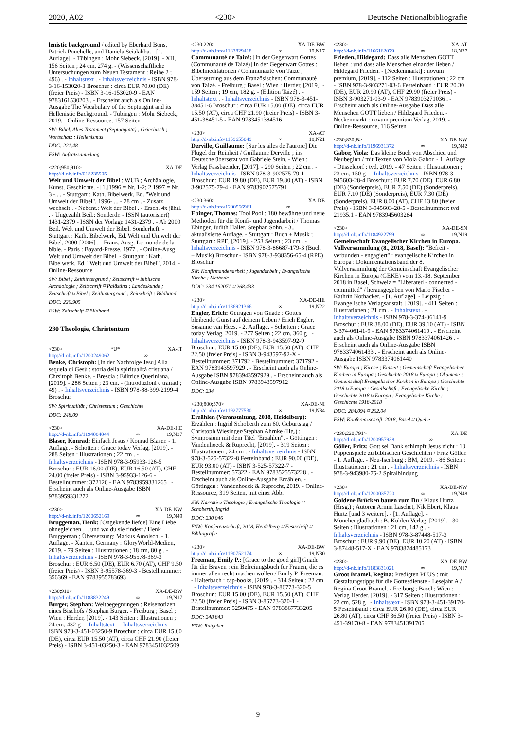2020, A02 <230> Deutsche Nationalbibliografie
lenistic background / edited by Eberhard Bons, Patrick Pouchelle, and Daniela Scialabba. - [1. Auflage]. - Tübingen : Mohr Siebeck, [2019]. - XII, 156 Seiten ; 24 cm, 274 g. - (Wissenschaftliche Untersuchungen zum Neuen Testament : Reihe 2 ; 496) . - Inhaltstext . - Inhaltsverzeichnis - ISBN 978-3-16-153020-3 Broschur : circa EUR 70.00 (DE) (freier Preis) - ISBN 3-16-153020-9 - EAN 9783161530203 . - Erscheint auch als Online-Ausgabe The Vocabulary of the Septuagint and its Hellenistic Background. - Tübingen : Mohr Siebeck, 2019. - Online-Ressource, 157 Seiten
SW: Bibel. Altes Testament (Septuaginta) ; Griechisch ; Wortschatz ; Hellenismus
DDC: 221.48
FSW: Aufsatzsammlung
<220;950;910> XA-DE
http://d-nb.info/018235905
Welt und Umwelt der Bibel : WUB ; Archäologie, Kunst, Geschichte. - [1.]1996 = Nr. 1-2; 2.1997 = Nr. 3 -.... - Stuttgart : Kath. Bibelwerk, Ed. "Welt und Umwelt der Bibel", 1996-.... - 28 cm . - Zusatz wechselt . - Nebent.: Welt der Bibel . - Ersch. 4x jährl. . - Ungezählt Beil.: Sonderdr. - ISSN (autorisiert) 1431-2379 - ISSN der Vorlage 1431-2379 . - Ab 2000 Beil. Welt und Umwelt der Bibel. Sonderheft. - Stuttgart : Kath. Bibelwerk, Ed. Welt und Umwelt der Bibel, 2000-[2006] . - Franz. Ausg. Le monde de la bible. - Paris : Bayard-Presse, 1977 . - Online-Ausg. Welt und Umwelt der Bibel. - Stuttgart : Kath. Bibelwerk, Ed. "Welt und Umwelt der Bibel", 2014. - Online-Ressource
SW: Bibel ; Zeithintergrund ; Zeitschrift ⌑ Biblische Archäologie ; Zeitschrift ⌑ Palästina ; Landeskunde ; Zeitschrift ⌑ Bibel ; Zeithintergrund ; Zeitschrift ; Bildband
DDC: 220.905
FSW: Zeitschrift ⌑ Bildband
230 Theologie, Christentum
<230> *Ü* XA-IT
http://d-nb.info/1200249062 ∞
Benke, Christoph: [In der Nachfolge Jesu] Alla sequela di Gesù : storia della spiritualità cristiana / Chrsitoph Benke. - Brescia : Editrice Queriniana, [2019]. - 286 Seiten ; 23 cm. - (Introduzioni e trattati ; 49) . - Inhaltsverzeichnis - ISBN 978-88-399-2199-4 Broschur
SW: Spiritualität ; Christentum ; Geschichte
DDC: 248.09
<230> XA-DE-HE
http://d-nb.info/1194084044 ∞ 19,N37
Blaser, Konrad: Einfach Jesus / Konrad Blaser. - 1. Auflage. - Schotten : Grace today Verlag, [2019]. - 288 Seiten : Illustrationen ; 22 cm . - Inhaltsverzeichnis - ISBN 978-3-95933-126-5 Broschur : EUR 16.00 (DE), EUR 16.50 (AT), CHF 24.00 (freier Preis) - ISBN 3-95933-126-6 - Bestellnummer: 372126 - EAN 9783959331265 . - Erscheint auch als Online-Ausgabe ISBN 9783959331272
<230> XA-DE-NW
http://d-nb.info/1200652169 ∞ 19,N49
Bruggeman, Henk: [Ongekende liefde] Eine Liebe ohnegleichen … und wo du sie findest / Henk Bruggeman ; Übersetzung: Markus Amolsch. - 1. Auflage. - Xanten, Germany : GloryWorld-Medien, 2019. - 79 Seiten : Illustrationen ; 18 cm, 80 g . - Inhaltsverzeichnis - ISBN 978-3-95578-369-3 Broschur : EUR 6.50 (DE), EUR 6.70 (AT), CHF 9.50 (freier Preis) - ISBN 3-95578-369-3 - Bestellnummer: 356369 - EAN 9783955783693
<230;910> XA-DE-BW
http://d-nb.info/1183832249 ∞ 19,N17
Burger, Stephan: Weltbegegnungen : Reisenotizen eines Bischofs / Stephan Burger. - Freiburg ; Basel ; Wien : Herder, [2019]. - 143 Seiten : Illustrationen ; 24 cm, 432 g . - Inhaltstext . - Inhaltsverzeichnis - ISBN 978-3-451-03250-9 Broschur : circa EUR 15.00 (DE), circa EUR 15.50 (AT), circa CHF 21.90 (freier Preis) - ISBN 3-451-03250-3 - EAN 9783451032509
<230;220> XA-DE-BW
http://d-nb.info/1183829418 ∞ 19,N17
Communauté de Taizé: [In der Gegenwart Gottes (Communauté de Taizé)] In der Gegenwart Gottes : Bibelmeditationen / Communauté von Taizé ; Übersetzung aus dem Französischen: Communauté von Taizé. - Freiburg ; Basel ; Wien : Herder, [2019]. - 159 Seiten ; 19 cm, 182 g. - (Edition Taizé) . - Inhaltstext . - Inhaltsverzeichnis - ISBN 978-3-451-38451-6 Broschur : circa EUR 15.00 (DE), circa EUR 15.50 (AT), circa CHF 21.90 (freier Preis) - ISBN 3-451-38451-5 - EAN 9783451384516
<230> XA-AT
http://d-nb.info/1159655049 ∞ 18,N21
Derville, Guillaume: [Sur les ailes de l'aurore] Die Flügel der Reinheit / Guillaume Derville ; ins Deutsche übersetzt von Gabriele Stein. - Wien : Verlag Fassbaender, [2017]. - 290 Seiten ; 22 cm . - Inhaltsverzeichnis - ISBN 978-3-902575-79-1 Broschur : EUR 19.80 (DE), EUR 19.80 (AT) - ISBN 3-902575-79-4 - EAN 9783902575791
<230;360> XA-DE
http://d-nb.info/1200966961 ∞
Ebinger, Thomas: Tool Pool : 180 bewährte und neue Methoden für die Konfi- und Jugendarbeit / Thomas Ebinger, Judith Haller, Stephan Sohn. - 3., aktualisierte Auflage. - Stuttgart : Buch + Musik ; Stuttgart : RPE, [2019]. - 253 Seiten ; 23 cm . - Inhaltsverzeichnis - ISBN 978-3-86687-179-3 (Buch + Musik) Broschur - ISBN 978-3-938356-65-4 (RPE) Broschur
SW: Konfirmandenarbeit ; Jugendarbeit ; Evangelische Kirche ; Methode
DDC: 234.162071 ⌑ 268.433
<230> XA-DE-HE
http://d-nb.info/1186921366 ∞ 19,N22
Engler, Erich: Getragen von Gnade : Gottes bleibende Gunst auf deinem Leben / Erich Engler, Susanne van Hees. - 2. Auflage. - Schotten : Grace today Verlag, 2019. - 277 Seiten ; 22 cm, 360 g . - Inhaltsverzeichnis - ISBN 978-3-943597-92-9 Broschur : EUR 15.00 (DE), EUR 15.50 (AT), CHF 22.50 (freier Preis) - ISBN 3-943597-92-X - Bestellnummer: 371792 - Bestellnummer: 371792 - EAN 9783943597929 . - Erscheint auch als Online-Ausgabe ISBN 9783943597929 . - Erscheint auch als Online-Ausgabe ISBN 9783943597912
DDC: 234
<230;800;370> XA-DE-NI
http://d-nb.info/1192777530 ∞ 19,N34
Erzählen (Veranstaltung, 2018, Heidelberg): Erzählen : Ingrid Schoberth zum 60. Geburtstag / Christoph Wiesinger/Stephan Ahrnke (Hg.) ; Symposium mit dem Titel "Erzählen". - Göttingen : Vandenhoeck & Ruprecht, [2019]. - 319 Seiten : Illustrationen ; 24 cm . - Inhaltsverzeichnis - ISBN 978-3-525-57322-8 Festeinband : EUR 90.00 (DE), EUR 93.00 (AT) - ISBN 3-525-57322-7 - Bestellnummer: 57322 - EAN 9783525573228 . - Erscheint auch als Online-Ausgabe Erzählen. - Göttingen : Vandenhoeck & Ruprecht, 2019. - Online-Ressource, 319 Seiten, mit einer Abb.
SW: Narrative Theologie ; Evangelische Theologie ⌑ Schoberth, Ingrid
DDC: 230.046
FSW: Konferenzschrift, 2018, Heidelberg ⌑ Festschrift ⌑ Bibliografie
<230> XA-DE-BW
http://d-nb.info/1190752174 ∞ 19,N30
Freeman, Emily P.: [Grace to the good girl] Gnade für die Braven : ein Befreiungsbuch für Frauen, die es immer allen recht machen wollen / Emily P. Freeman. - Haiterbach : cap-books, [2019]. - 314 Seiten ; 22 cm . - Inhaltsverzeichnis - ISBN 978-3-86773-320-5 Broschur : EUR 15.00 (DE), EUR 15.50 (AT), CHF 22.50 (freier Preis) - ISBN 3-86773-320-1 - Bestellnummer: 5250475 - EAN 9783867733205
DDC: 248.843
FSW: Ratgeber
<230> XA-AT
http://d-nb.info/1166162079 ∞ 18,N37
Frieden, Hildegard: Dass alle Menschen GOTT lieben : und dass alle Menschen einander lieben / Hildegard Frieden. - [Neckenmarkt] : novum premium, [2019]. - 112 Seiten : Illustrationen ; 22 cm - ISBN 978-3-903271-03-6 Festeinband : EUR 20.30 (DE), EUR 20.90 (AT), CHF 29.90 (freier Preis) - ISBN 3-903271-03-9 - EAN 9783903271036 . - Erscheint auch als Online-Ausgabe Dass alle Menschen GOTT lieben / Hildegard Frieden. - Neckenmarkt : novum premium Verlag, 2019. - Online-Ressource, 116 Seiten
<230;830;B> XA-DE-NW
http://d-nb.info/1196931372 ∞ 19,N42
Gabor, Viola: Das kleine Buch von Abschied und Neubeginn / mit Texten von Viola Gabor. - 1. Auflage. - Düsseldorf : tvd, 2019. - 47 Seiten : Illustrationen ; 23 cm, 150 g . - Inhaltsverzeichnis - ISBN 978-3-945603-28-4 Broschur : EUR 7.70 (DE), EUR 6.80 (DE) (Sonderpreis), EUR 7.50 (DE) (Sonderpreis), EUR 7.10 (DE) (Sonderpreis), EUR 7.30 (DE) (Sonderpreis), EUR 8.00 (AT), CHF 13.80 (freier Preis) - ISBN 3-945603-28-5 - Bestellnummer: tvd 21935.1 - EAN 9783945603284
<230> XA-DE-SN
http://d-nb.info/1184922799 ∞ 19,N19
Gemeinschaft Evangelischer Kirchen in Europa. Vollversammlung (8., 2018, Basel): "Befreit - verbunden - engagiert" : evangelische Kirchen in Europa : Dokumentationsband der 8. Vollversammlung der Gemeinschaft Evangelischer Kirchen in Europa (GEKE) vom 13.-18. September 2018 in Basel, Schweiz = "Liberated - connected - committed" / herausgegeben von Mario Fischer - Kathrin Nothacker. - [1. Auflage]. - Leipzig : Evangelische Verlagsanstalt, [2019]. - 411 Seiten : Illustrationen ; 21 cm . - Inhaltstext . - Inhaltsverzeichnis - ISBN 978-3-374-06141-9 Broschur : EUR 38.00 (DE), EUR 39.10 (AT) - ISBN 3-374-06141-9 - EAN 9783374061419 . - Erscheint auch als Online-Ausgabe ISBN 9783374061426 . - Erscheint auch als Online-Ausgabe ISBN 9783374061433 . - Erscheint auch als Online-Ausgabe ISBN 9783374061440
SW: Europa ; Kirche ; Einheit ; Gemeinschaft Evangelischer Kirchen in Europa ; Geschichte 2018 ⌑ Europa ; Ökumene ; Gemeinschaft Evangelischer Kirchen in Europa ; Geschichte 2018 ⌑ Europa ; Gesellschaft ; Evangelische Kirche ; Geschichte 2018 ⌑ Europa ; Evangelische Kirche ; Geschichte 1918-2018
DDC: 284.094 ⌑ 262.04
FSW: Konferenzschrift, 2018, Basel ⌑ Quelle
<230;220;791> XA-DE
http://d-nb.info/1200957938 ∞
Göller, Fritz: Gott sei Dank schimpft Jesus nicht : 10 Puppenspiele zu biblischen Geschichten / Fritz Göller. - 1. Auflage. - Neu-Isenburg : BM, 2019. - 86 Seiten : Illustrationen ; 21 cm . - Inhaltsverzeichnis - ISBN 978-3-943980-75-2 Spiralbindung
<230> XA-DE-NW
http://d-nb.info/1200035720 ∞ 19,N48
Goldene Brücken bauen zum Du / Klaus Hurtz (Hrsg.) ; Autoren Armin Laschet, Nik Ebert, Klaus Hurtz [und 3 weitere]. - [1. Auflage]. - Mönchengladbach : B. Kühlen Verlag, [2019]. - 30 Seiten : Illustrationen ; 21 cm, 142 g . - Inhaltsverzeichnis - ISBN 978-3-87448-517-3 Broschur : EUR 9.90 (DE), EUR 10.20 (AT) - ISBN 3-87448-517-X - EAN 9783874485173
<230> XA-DE-BW
http://d-nb.info/1183831021 ∞ 19,N17
Groot Bramel, Regina: Predigten PLUS : mit Gestaltungstipps für die Gottesdienste - Lesejahr A / Regina Groot Bramel. - Freiburg ; Basel ; Wien : Verlag Herder, [2019]. - 317 Seiten : Illustrationen ; 22 cm, 528 g . - Inhaltstext - ISBN 978-3-451-39170-5 Festeinband : circa EUR 26.00 (DE), circa EUR 26.80 (AT), circa CHF 36.50 (freier Preis) - ISBN 3-451-39170-8 - EAN 9783451391705
9